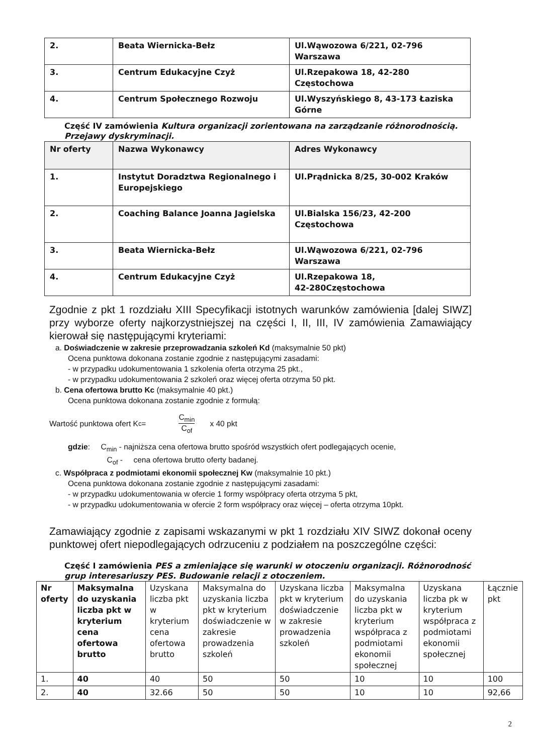| 2. | Beata Wiernicka-Bełz | Ul.Wąwozowa 6/221, 02-796 Warszawa |
| 3. | Centrum Edukacyjne Czyż | Ul.Rzepakowa 18, 42-280 Częstochowa |
| 4. | Centrum Społecznego Rozwoju | Ul.Wyszyńskiego 8, 43-173 Łaziska Górne |
Część IV zamówienia Kultura organizacji zorientowana na zarządzanie różnorodnością. Przejawy dyskryminacji.
| Nr oferty | Nazwa Wykonawcy | Adres Wykonawcy |
| 1. | Instytut Doradztwa Regionalnego i Europejskiego | Ul.Prądnicka 8/25, 30-002 Kraków |
| 2. | Coaching Balance Joanna Jagielska | Ul.Bialska 156/23, 42-200 Częstochowa |
| 3. | Beata Wiernicka-Bełz | Ul.Wąwozowa 6/221, 02-796 Warszawa |
| 4. | Centrum Edukacyjne Czyż | Ul.Rzepakowa 18, 42-280Częstochowa |
Zgodnie z pkt 1 rozdziału XIII Specyfikacji istotnych warunków zamówienia [dalej SIWZ] przy wyborze oferty najkorzystniejszej na części I, II, III, IV zamówienia Zamawiający kierował się następującymi kryteriami:
a. Doświadczenie w zakresie przeprowadzania szkoleń Kd (maksymalnie 50 pkt)
Ocena punktowa dokonana zostanie zgodnie z następującymi zasadami:
- w przypadku udokumentowania 1 szkolenia oferta otrzyma 25 pkt.,
- w przypadku udokumentowania 2 szkoleń oraz więcej oferta otrzyma 50 pkt.
b. Cena ofertowa brutto Kc (maksymalnie 40 pkt.)
Ocena punktowa dokonana zostanie zgodnie z formułą:
Wartość punktowa ofert K<sub>c</sub> = C<sub>min</sub> C<sub>of</sub> x 40 pkt
gdzie: C<sub>min</sub> - najniższa cena ofertowa brutto spośród wszystkich ofert podlegających ocenie,
C<sub>of</sub> - cena ofertowa brutto oferty badanej.
c. Współpraca z podmiotami ekonomii społecznej Kw (maksymalnie 10 pkt.)
Ocena punktowa dokonana zostanie zgodnie z następującymi zasadami:
- w przypadku udokumentowania w ofercie 1 formy współpracy oferta otrzyma 5 pkt,
- w przypadku udokumentowania w ofercie 2 form współpracy oraz więcej – oferta otrzyma 10pkt.
Zamawiający zgodnie z zapisami wskazanymi w pkt 1 rozdziału XIV SIWZ dokonał oceny punktowej ofert niepodlegających odrzuceniu z podziałem na poszczególne części:
Część I zamówienia PES a zmieniające się warunki w otoczeniu organizacji. Różnorodność grup interesariuszy PES. Budowanie relacji z otoczeniem.
| Nr oferty | Maksymalna do uzyskania liczba pkt w kryterium cena ofertowa brutto | Uzyskana liczba pkt w kryterium cena ofertowa brutto | Maksymalna do uzyskania liczba pkt w kryterium doświadczenie w zakresie prowadzenia szkoleń | Uzyskana liczba pkt w kryterium doświadczenie w zakresie prowadzenia szkoleń | Maksymalna do uzyskania liczba pkt w kryterium współpraca z podmiotami ekonomii społecznej | Uzyskana liczba pk w kryterium współpraca z podmiotami ekonomii społecznej | Łącznie pkt |
| 1. | 40 | 40 | 50 | 50 | 10 | 10 | 100 |
| 2. | 40 | 32.66 | 50 | 50 | 10 | 10 | 92,66 |
2